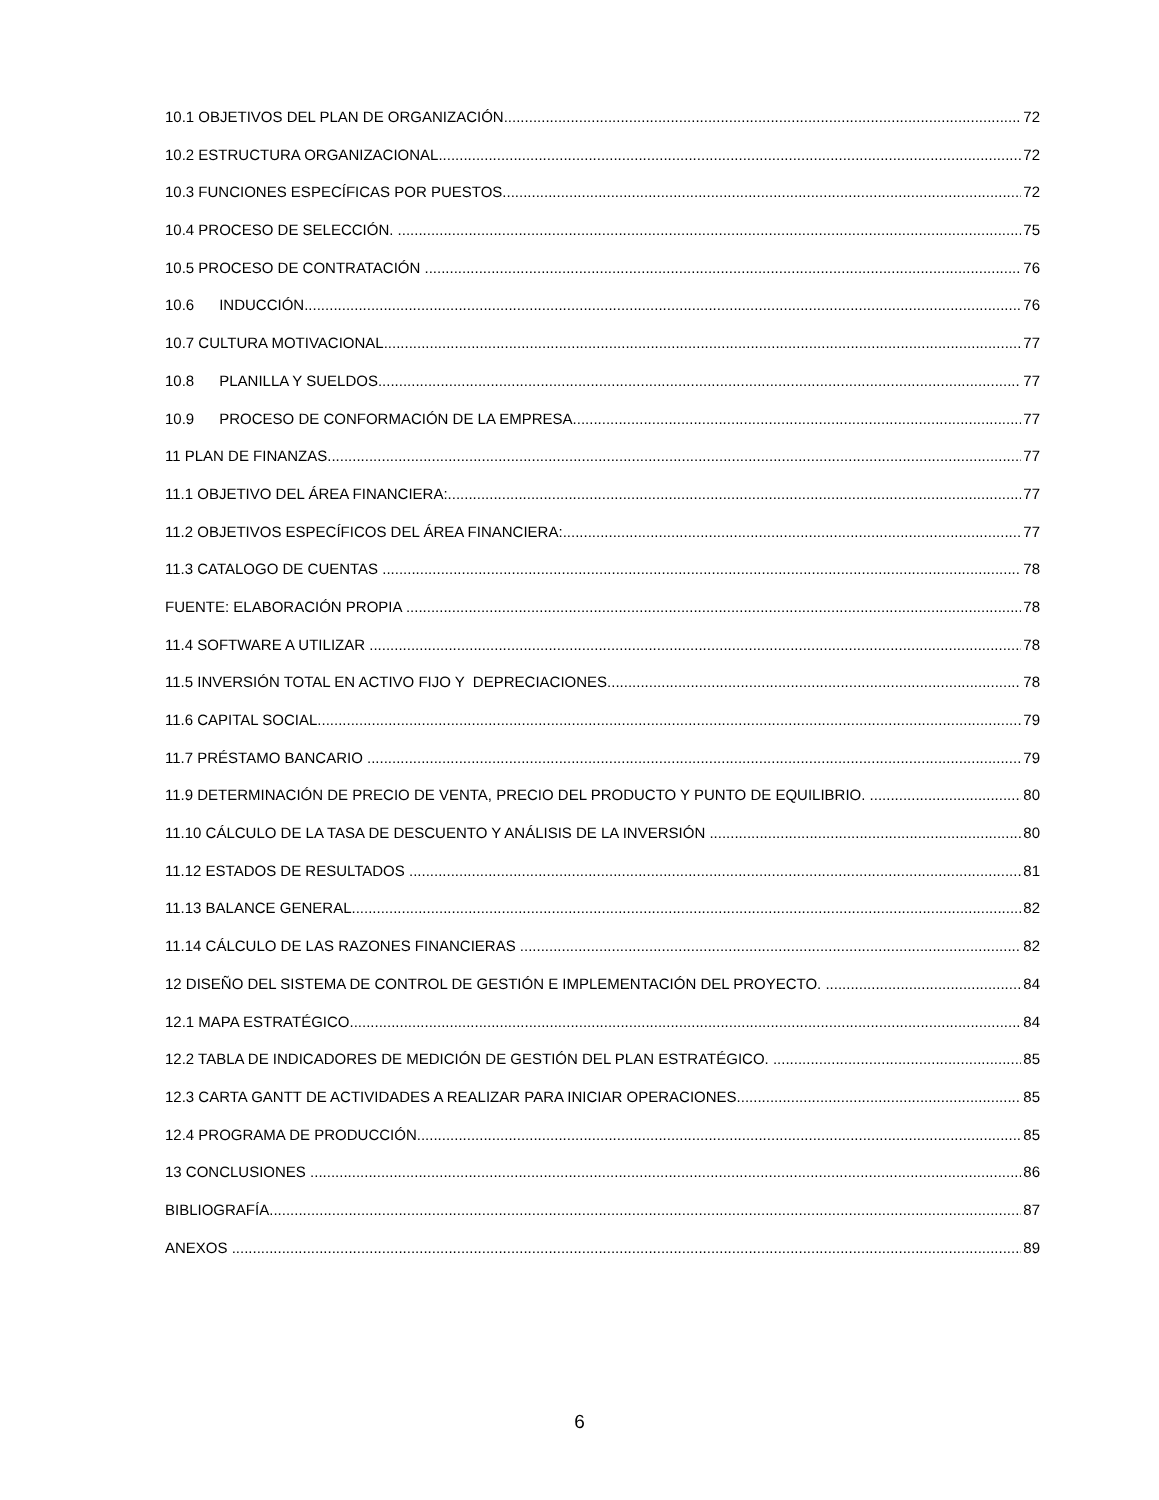10.1 OBJETIVOS DEL PLAN DE ORGANIZACIÓN 72
10.2 ESTRUCTURA ORGANIZACIONAL 72
10.3 FUNCIONES ESPECÍFICAS POR PUESTOS 72
10.4 PROCESO DE SELECCIÓN. 75
10.5 PROCESO DE CONTRATACIÓN 76
10.6 INDUCCIÓN 76
10.7 CULTURA MOTIVACIONAL 77
10.8 PLANILLA Y SUELDOS 77
10.9 PROCESO DE CONFORMACIÓN DE LA EMPRESA 77
11 PLAN DE FINANZAS 77
11.1 OBJETIVO DEL ÁREA FINANCIERA: 77
11.2 OBJETIVOS ESPECÍFICOS DEL ÁREA FINANCIERA: 77
11.3 CATALOGO DE CUENTAS 78
FUENTE: ELABORACIÓN PROPIA 78
11.4 SOFTWARE A UTILIZAR 78
11.5 INVERSIÓN TOTAL EN ACTIVO FIJO Y DEPRECIACIONES 78
11.6 CAPITAL SOCIAL 79
11.7 PRÉSTAMO BANCARIO 79
11.9 DETERMINACIÓN DE PRECIO DE VENTA, PRECIO DEL PRODUCTO Y PUNTO DE EQUILIBRIO. 80
11.10 CÁLCULO DE LA TASA DE DESCUENTO Y ANÁLISIS DE LA INVERSIÓN 80
11.12 ESTADOS DE RESULTADOS 81
11.13 BALANCE GENERAL 82
11.14 CÁLCULO DE LAS RAZONES FINANCIERAS 82
12 DISEÑO DEL SISTEMA DE CONTROL DE GESTIÓN E IMPLEMENTACIÓN DEL PROYECTO. 84
12.1 MAPA ESTRATÉGICO 84
12.2 TABLA DE INDICADORES DE MEDICIÓN DE GESTIÓN DEL PLAN ESTRATÉGICO. 85
12.3 CARTA GANTT DE ACTIVIDADES A REALIZAR PARA INICIAR OPERACIONES 85
12.4 PROGRAMA DE PRODUCCIÓN. 85
13 CONCLUSIONES 86
BIBLIOGRAFÍA. 87
ANEXOS 89
6